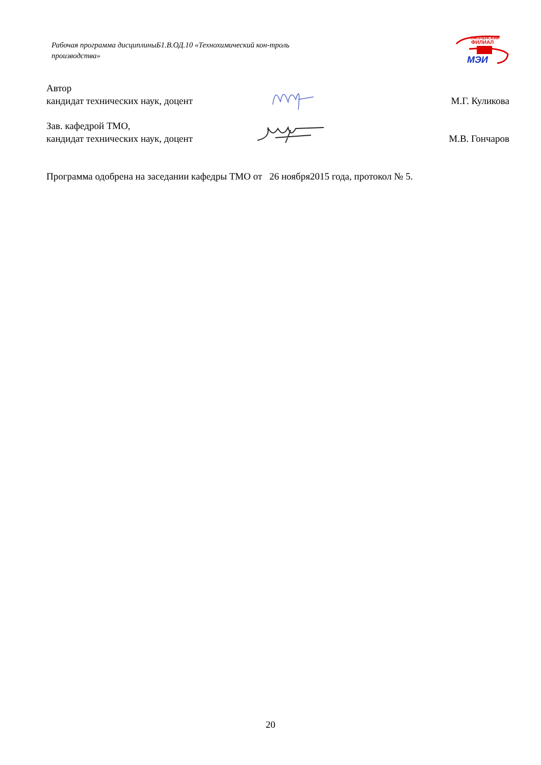Рабочая программа дисциплиныБ1.В.ОД.10 «Технохимический кон-троль производства»
СМОЛЕНСКИЙ
ФИЛИАЛ
МЭИ
Автор
кандидат технических наук, доцент
М.Г. Куликова
Зав. кафедрой ТМО,
кандидат технических наук, доцент
М.В. Гончаров
Программа одобрена на заседании кафедры ТМО от 26 ноября2015 года, протокол № 5.
20